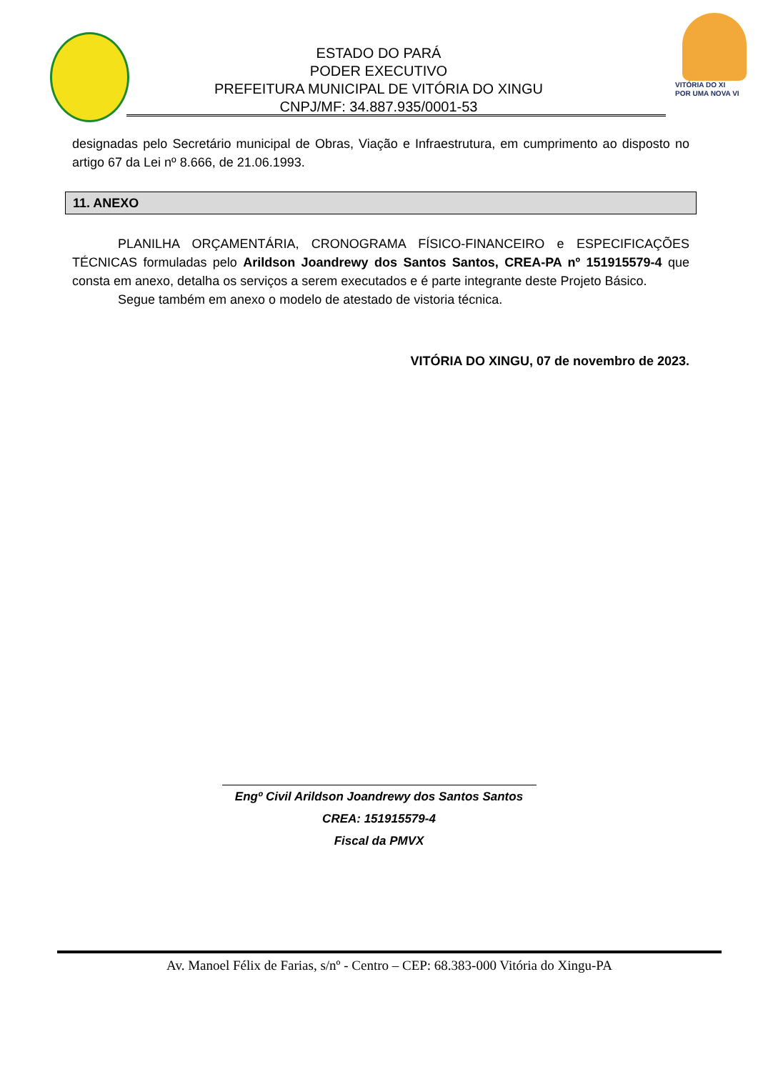ESTADO DO PARÁ
PODER EXECUTIVO
PREFEITURA MUNICIPAL DE VITÓRIA DO XINGU
CNPJ/MF: 34.887.935/0001-53
VITÓRIA DO XI
POR UMA NOVA VI
designadas pelo Secretário municipal de Obras, Viação e Infraestrutura, em cumprimento ao disposto no artigo 67 da Lei nº 8.666, de 21.06.1993.
11. ANEXO
PLANILHA ORÇAMENTÁRIA, CRONOGRAMA FÍSICO-FINANCEIRO e ESPECIFICAÇÕES TÉCNICAS formuladas pelo Arildson Joandrewy dos Santos Santos, CREA-PA nº 151915579-4 que consta em anexo, detalha os serviços a serem executados e é parte integrante deste Projeto Básico.
Segue também em anexo o modelo de atestado de vistoria técnica.
VITÓRIA DO XINGU, 07 de novembro de 2023.
Engº Civil Arildson Joandrewy dos Santos Santos
CREA: 151915579-4
Fiscal da PMVX
Av. Manoel Félix de Farias, s/nº - Centro – CEP: 68.383-000 Vitória do Xingu-PA